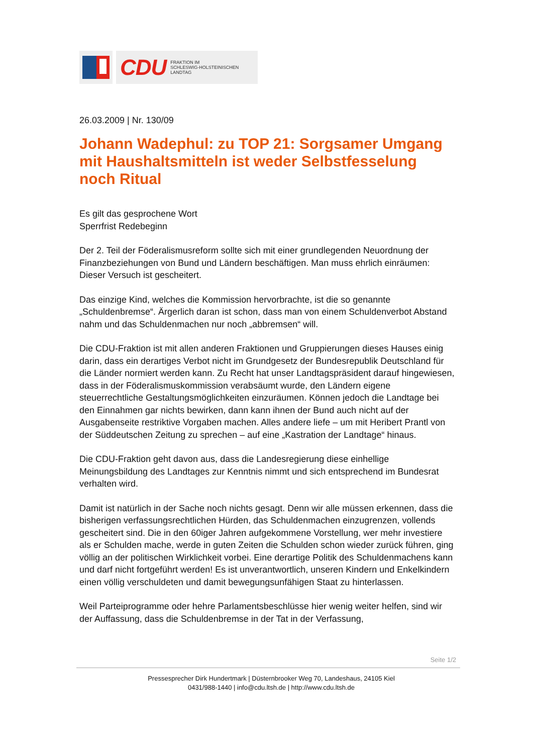CDU FRAKTION IM
SCHLESWIG-HOLSTEINISCHEN
LANDTAG
26.03.2009 | Nr. 130/09
Johann Wadephul: zu TOP 21: Sorgsamer Umgang mit Haushaltsmitteln ist weder Selbstfesselung noch Ritual
Es gilt das gesprochene Wort
Sperrfrist Redebeginn
Der 2. Teil der Föderalismusreform sollte sich mit einer grundlegenden Neuordnung der Finanzbeziehungen von Bund und Ländern beschäftigen. Man muss ehrlich einräumen: Dieser Versuch ist gescheitert.
Das einzige Kind, welches die Kommission hervorbrachte, ist die so genannte „Schuldenbremse“. Ärgerlich daran ist schon, dass man von einem Schuldenverbot Abstand nahm und das Schuldenmachen nur noch „abbremsen“ will.
Die CDU-Fraktion ist mit allen anderen Fraktionen und Gruppierungen dieses Hauses einig darin, dass ein derartiges Verbot nicht im Grundgesetz der Bundesrepublik Deutschland für die Länder normiert werden kann. Zu Recht hat unser Landtagspräsident darauf hingewiesen, dass in der Föderalismuskommission verabsäumt wurde, den Ländern eigene steuerrechtliche Gestaltungsmöglichkeiten einzuräumen. Können jedoch die Landtage bei den Einnahmen gar nichts bewirken, dann kann ihnen der Bund auch nicht auf der Ausgabenseite restriktive Vorgaben machen. Alles andere liefe – um mit Heribert Prantl von der Süddeutschen Zeitung zu sprechen – auf eine „Kastration der Landtage“ hinaus.
Die CDU-Fraktion geht davon aus, dass die Landesregierung diese einhellige Meinungsbildung des Landtages zur Kenntnis nimmt und sich entsprechend im Bundesrat verhalten wird.
Damit ist natürlich in der Sache noch nichts gesagt. Denn wir alle müssen erkennen, dass die bisherigen verfassungsrechtlichen Hürden, das Schuldenmachen einzugrenzen, vollends gescheitert sind. Die in den 60iger Jahren aufgekommene Vorstellung, wer mehr investiere als er Schulden mache, werde in guten Zeiten die Schulden schon wieder zurück führen, ging völlig an der politischen Wirklichkeit vorbei. Eine derartige Politik des Schuldenmachens kann und darf nicht fortgeführt werden! Es ist unverantwortlich, unseren Kindern und Enkelkindern einen völlig verschuldeten und damit bewegungsunfähigen Staat zu hinterlassen.
Weil Parteiprogramme oder hehre Parlamentsbeschlüsse hier wenig weiter helfen, sind wir der Auffassung, dass die Schuldenbremse in der Tat in der Verfassung,
Seite 1/2
Pressesprecher Dirk Hundertmark | Düsternbrooker Weg 70, Landeshaus, 24105 Kiel
0431/988-1440 | info@cdu.ltsh.de | http://www.cdu.ltsh.de